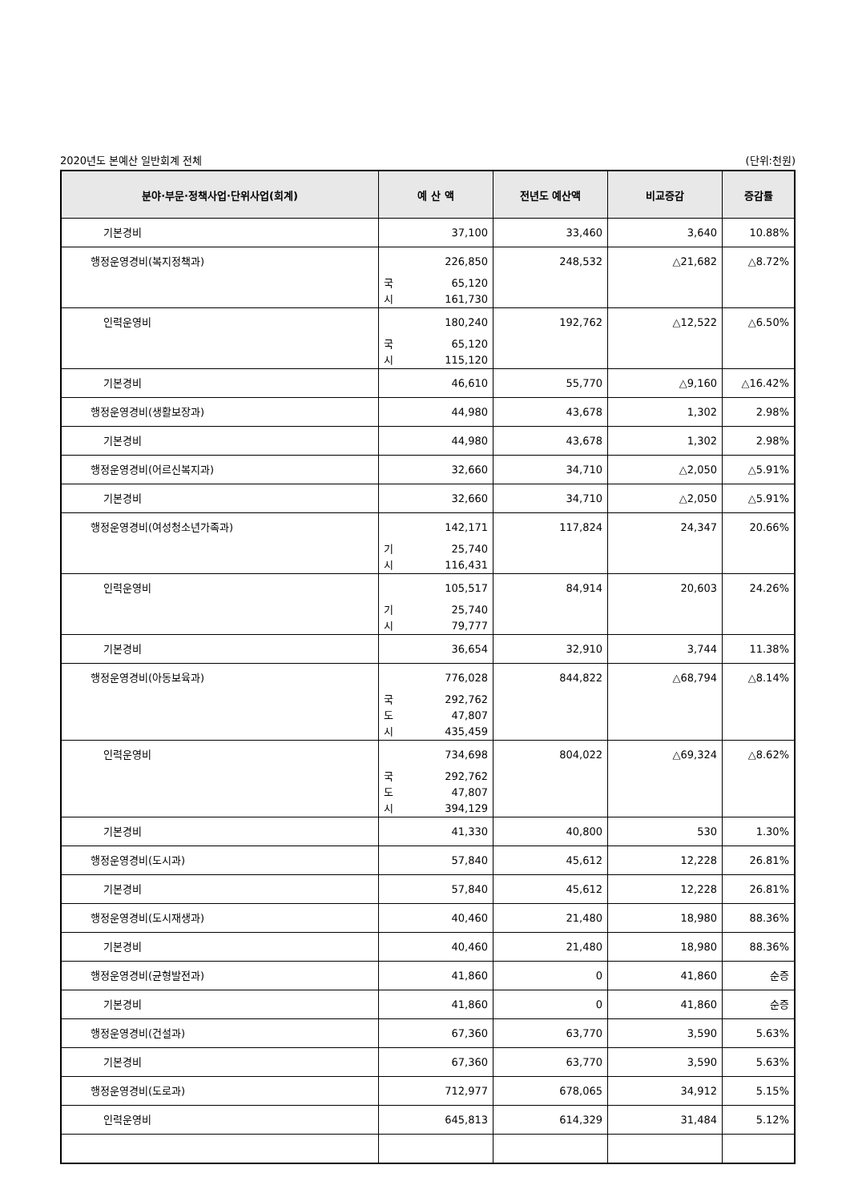2020년도 본예산 일반회계 전체 (단위:천원)
| 분야·부문·정책사업·단위사업(회계) | 예 산 액 | 전년도 예산액 | 비교증감 | 증감률 |
| --- | --- | --- | --- | --- |
| 기본경비 | 37,100 | 33,460 | 3,640 | 10.88% |
| 행정운영경비(복지정책과) | 226,850 국 65,120 시 161,730 | 248,532 | △21,682 | △8.72% |
| 인력운영비 | 180,240 국 65,120 시 115,120 | 192,762 | △12,522 | △6.50% |
| 기본경비 | 46,610 | 55,770 | △9,160 | △16.42% |
| 행정운영경비(생활보장과) | 44,980 | 43,678 | 1,302 | 2.98% |
| 기본경비 | 44,980 | 43,678 | 1,302 | 2.98% |
| 행정운영경비(어르신복지과) | 32,660 | 34,710 | △2,050 | △5.91% |
| 기본경비 | 32,660 | 34,710 | △2,050 | △5.91% |
| 행정운영경비(여성청소년가족과) | 142,171 기 25,740 시 116,431 | 117,824 | 24,347 | 20.66% |
| 인력운영비 | 105,517 기 25,740 시 79,777 | 84,914 | 20,603 | 24.26% |
| 기본경비 | 36,654 | 32,910 | 3,744 | 11.38% |
| 행정운영경비(아동보육과) | 776,028 국 292,762 도 47,807 시 435,459 | 844,822 | △68,794 | △8.14% |
| 인력운영비 | 734,698 국 292,762 도 47,807 시 394,129 | 804,022 | △69,324 | △8.62% |
| 기본경비 | 41,330 | 40,800 | 530 | 1.30% |
| 행정운영경비(도시과) | 57,840 | 45,612 | 12,228 | 26.81% |
| 기본경비 | 57,840 | 45,612 | 12,228 | 26.81% |
| 행정운영경비(도시재생과) | 40,460 | 21,480 | 18,980 | 88.36% |
| 기본경비 | 40,460 | 21,480 | 18,980 | 88.36% |
| 행정운영경비(균형발전과) | 41,860 | 0 | 41,860 | 순증 |
| 기본경비 | 41,860 | 0 | 41,860 | 순증 |
| 행정운영경비(건설과) | 67,360 | 63,770 | 3,590 | 5.63% |
| 기본경비 | 67,360 | 63,770 | 3,590 | 5.63% |
| 행정운영경비(도로과) | 712,977 | 678,065 | 34,912 | 5.15% |
| 인력운영비 | 645,813 | 614,329 | 31,484 | 5.12% |